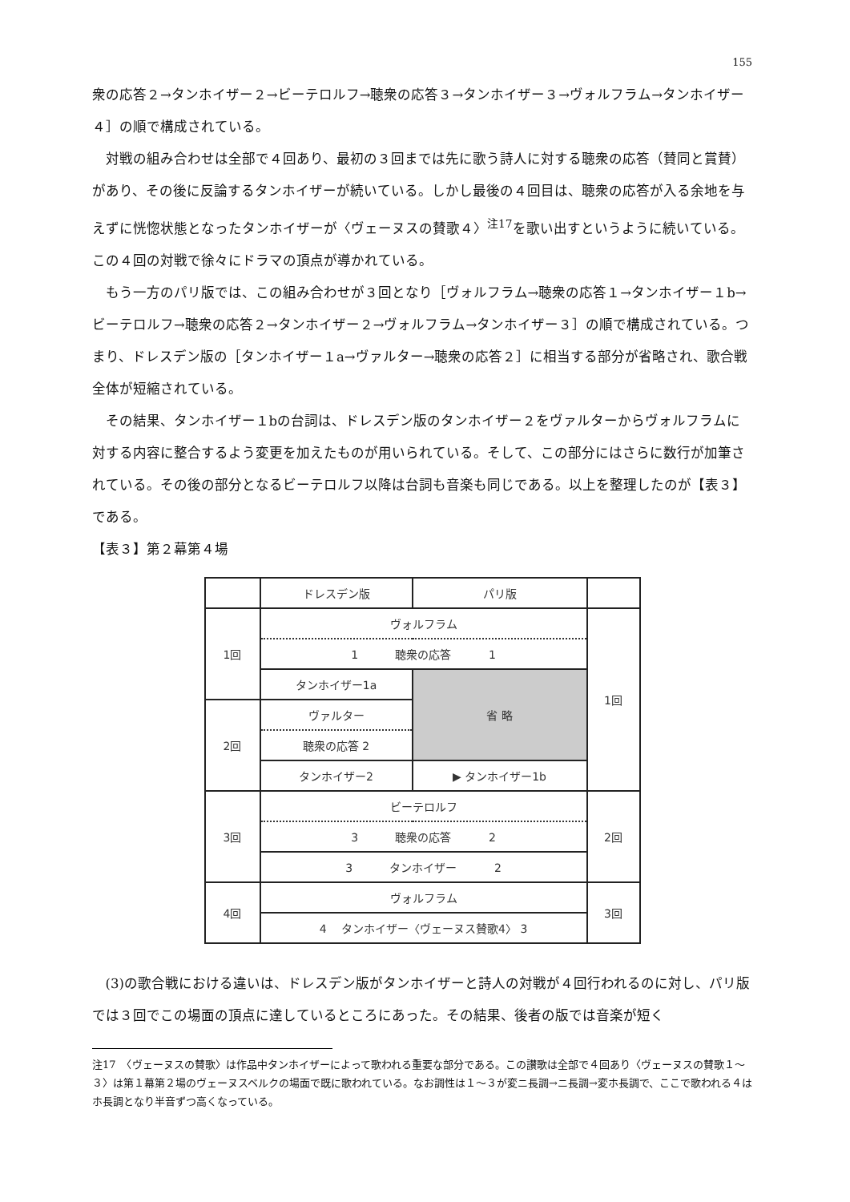155
衆の応答２→タンホイザー２→ビーテロルフ→聴衆の応答３→タンホイザー３→ヴォルフラム→タンホイザー４］の順で構成されている。
対戦の組み合わせは全部で４回あり、最初の３回までは先に歌う詩人に対する聴衆の応答（賛同と賞賛）があり、その後に反論するタンホイザーが続いている。しかし最後の４回目は、聴衆の応答が入る余地を与えずに恍惚状態となったタンホイザーが〈ヴェーヌスの賛歌４〉<sup>注17</sup>を歌い出すというように続いている。この４回の対戦で徐々にドラマの頂点が導かれている。
もう一方のパリ版では、この組み合わせが３回となり［ヴォルフラム→聴衆の応答１→タンホイザー１b→ビーテロルフ→聴衆の応答２→タンホイザー２→ヴォルフラム→タンホイザー３］の順で構成されている。つまり、ドレスデン版の［タンホイザー１a→ヴァルター→聴衆の応答２］に相当する部分が省略され、歌合戦全体が短縮されている。
その結果、タンホイザー１bの台詞は、ドレスデン版のタンホイザー２をヴァルターからヴォルフラムに対する内容に整合するよう変更を加えたものが用いられている。そして、この部分にはさらに数行が加筆されている。その後の部分となるビーテロルフ以降は台詞も音楽も同じである。以上を整理したのが【表３】である。
【表３】第２幕第４場
| | ドレスデン版 | パリ版 | |
| 1回 | ヴォルフラム | | 1回 |
| | 1 聴衆の応答 1 | | |
| | タンホイザー1a | 省 略 | |
| 2回 | ヴァルター | | |
| | 聴衆の応答 2 | | |
| | タンホイザー2 | ▶ タンホイザー1b | |
| 3回 | ビーテロルフ | | 2回 |
| | 3 聴衆の応答 2 | | |
| | 3 タンホイザー 2 | | |
| 4回 | ヴォルフラム | | 3回 |
| | 4 タンホイザー〈ヴェーヌス賛歌4〉 3 | | |
(3)の歌合戦における違いは、ドレスデン版がタンホイザーと詩人の対戦が４回行われるのに対し、パリ版では３回でこの場面の頂点に達しているところにあった。その結果、後者の版では音楽が短く
注17　〈ヴェーヌスの賛歌〉は作品中タンホイザーによって歌われる重要な部分である。この讃歌は全部で４回あり〈ヴェーヌスの賛歌１～３〉は第１幕第２場のヴェーヌスベルクの場面で既に歌われている。なお調性は１～３が変ニ長調→ニ長調→変ホ長調で、ここで歌われる４はホ長調となり半音ずつ高くなっている。